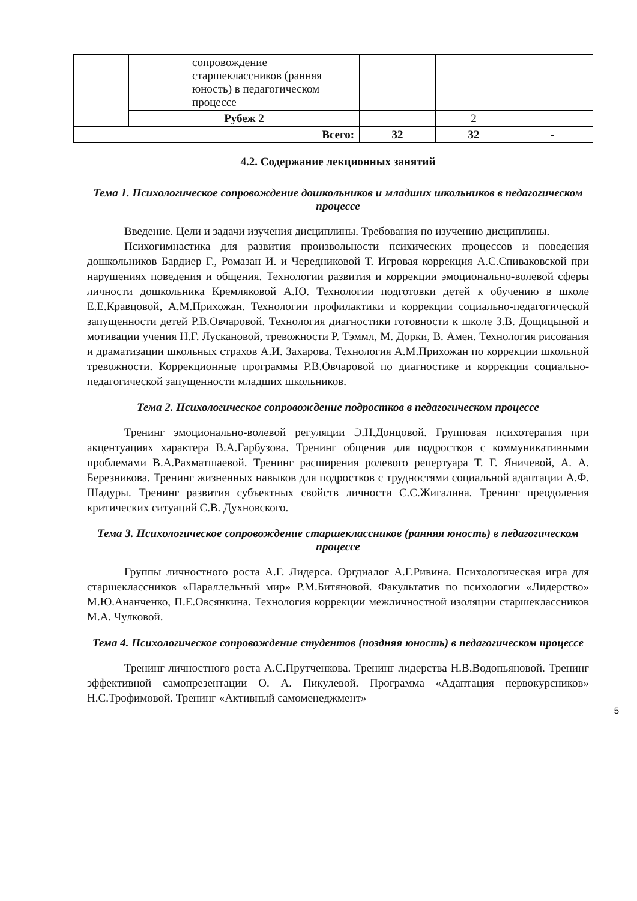| | | сопровождение старшеклассников (ранняя юность) в педагогическом процессе | | | |
| | Рубеж 2 | | | 2 | |
| Всего: | | | 32 | 32 | - |
4.2. Содержание лекционных занятий
Тема 1. Психологическое сопровождение дошкольников и младших школьников в педагогическом процессе
Введение. Цели и задачи изучения дисциплины. Требования по изучению дисциплины.
Психогимнастика для развития произвольности психических процессов и поведения дошкольников Бардиер Г., Ромазан И. и Чередниковой Т. Игровая коррекция А.С.Спиваковской при нарушениях поведения и общения. Технологии развития и коррекции эмоционально-волевой сферы личности дошкольника Кремляковой А.Ю. Технологии подготовки детей к обучению в школе Е.Е.Кравцовой, А.М.Прихожан. Технологии профилактики и коррекции социально-педагогической запущенности детей Р.В.Овчаровой. Технология диагностики готовности к школе З.В. Дощицыной и мотивации учения Н.Г. Лускановой, тревожности Р. Тэммл, М. Дорки, В. Амен. Технология рисования и драматизации школьных страхов А.И. Захарова. Технология А.М.Прихожан по коррекции школьной тревожности. Коррекционные программы Р.В.Овчаровой по диагностике и коррекции социально-педагогической запущенности младших школьников.
Тема 2. Психологическое сопровождение подростков в педагогическом процессе
Тренинг эмоционально-волевой регуляции Э.Н.Донцовой. Групповая психотерапия при акцентуациях характера В.А.Гарбузова. Тренинг общения для подростков с коммуникативными проблемами В.А.Рахматшаевой. Тренинг расширения ролевого репертуара Т. Г. Яничевой, А. А. Березникова. Тренинг жизненных навыков для подростков с трудностями социальной адаптации А.Ф. Шадуры. Тренинг развития субъектных свойств личности С.С.Жигалина. Тренинг преодоления критических ситуаций С.В. Духновского.
Тема 3. Психологическое сопровождение старшеклассников (ранняя юность) в педагогическом процессе
Группы личностного роста А.Г. Лидерса. Оргдиалог А.Г.Ривина. Психологическая игра для старшеклассников «Параллельный мир» Р.М.Битяновой. Факультатив по психологии «Лидерство» М.Ю.Ананченко, П.Е.Овсянкина. Технология коррекции межличностной изоляции старшеклассников М.А. Чулковой.
Тема 4. Психологическое сопровождение студентов (поздняя юность) в педагогическом процессе
Тренинг личностного роста А.С.Прутченкова. Тренинг лидерства Н.В.Водопьяновой. Тренинг эффективной самопрезентации О. А. Пикулевой. Программа «Адаптация первокурсников» Н.С.Трофимовой. Тренинг «Активный самоменеджмент»
5